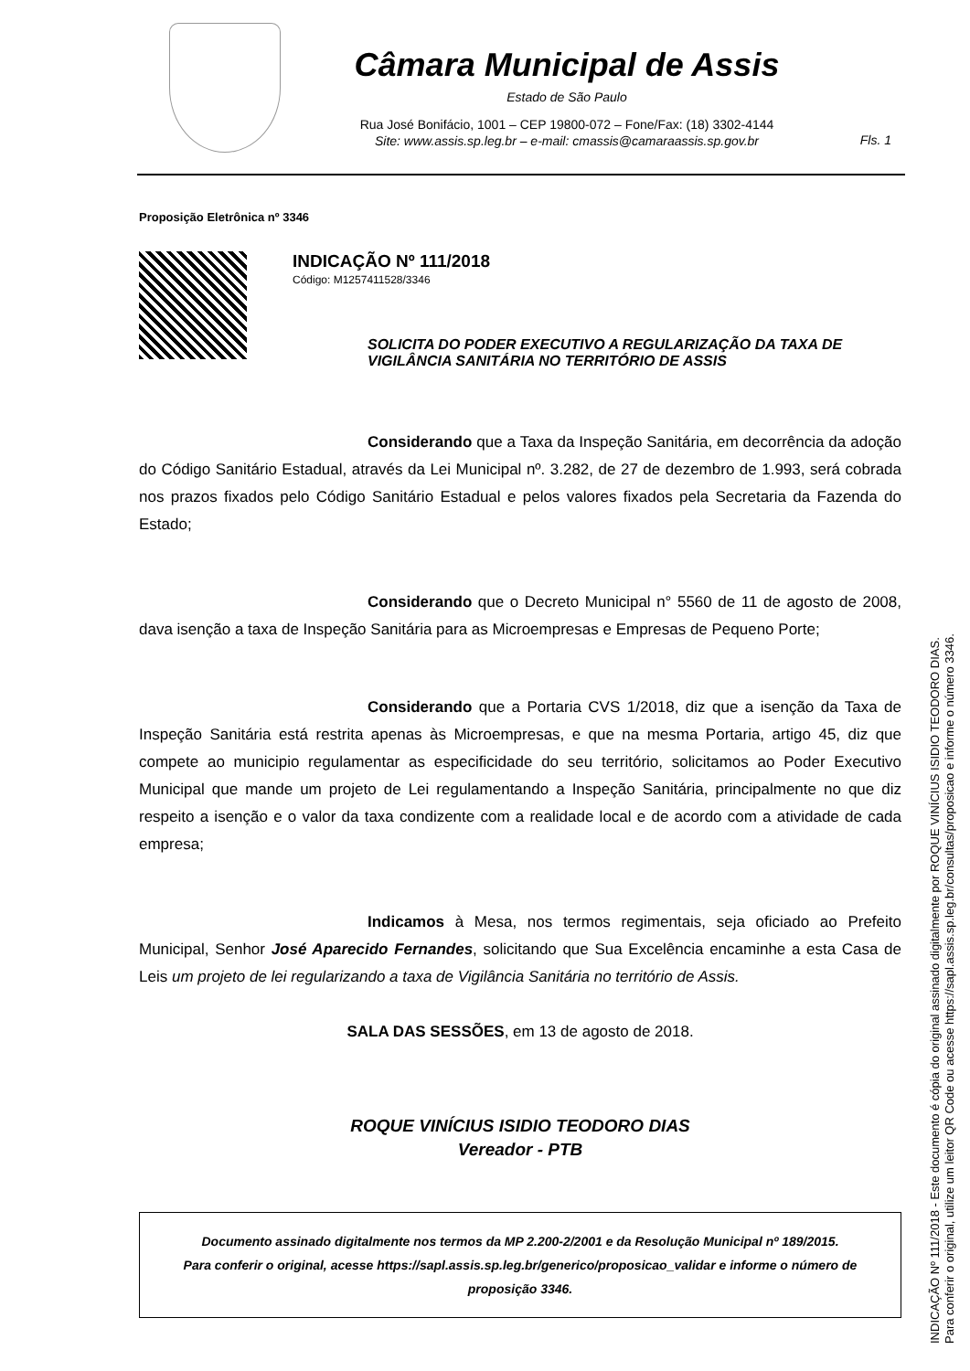Câmara Municipal de Assis
Estado de São Paulo
Rua José Bonifácio, 1001 – CEP 19800-072 – Fone/Fax: (18) 3302-4144
Site: www.assis.sp.leg.br – e-mail: cmassis@camaraassis.sp.gov.br
Fls. 1
Proposição Eletrônica nº 3346
INDICAÇÃO Nº 111/2018
Código: M1257411528/3346
SOLICITA DO PODER EXECUTIVO A REGULARIZAÇÃO DA TAXA DE VIGILÂNCIA SANITÁRIA NO TERRITÓRIO DE ASSIS
Considerando que a Taxa da Inspeção Sanitária, em decorrência da adoção do Código Sanitário Estadual, através da Lei Municipal nº. 3.282, de 27 de dezembro de 1.993, será cobrada nos prazos fixados pelo Código Sanitário Estadual e pelos valores fixados pela Secretaria da Fazenda do Estado;
Considerando que o Decreto Municipal n° 5560 de 11 de agosto de 2008, dava isenção a taxa de Inspeção Sanitária para as Microempresas e Empresas de Pequeno Porte;
Considerando que a Portaria CVS 1/2018, diz que a isenção da Taxa de Inspeção Sanitária está restrita apenas às Microempresas, e que na mesma Portaria, artigo 45, diz que compete ao municipio regulamentar as especificidade do seu território, solicitamos ao Poder Executivo Municipal que mande um projeto de Lei regulamentando a Inspeção Sanitária, principalmente no que diz respeito a isenção e o valor da taxa condizente com a realidade local e de acordo com a atividade de cada empresa;
Indicamos à Mesa, nos termos regimentais, seja oficiado ao Prefeito Municipal, Senhor José Aparecido Fernandes, solicitando que Sua Excelência encaminhe a esta Casa de Leis um projeto de lei regularizando a taxa de Vigilância Sanitária no território de Assis.
SALA DAS SESSÕES, em 13 de agosto de 2018.
ROQUE VINÍCIUS ISIDIO TEODORO DIAS
Vereador - PTB
Documento assinado digitalmente nos termos da MP 2.200-2/2001 e da Resolução Municipal nº 189/2015.
Para conferir o original, acesse https://sapl.assis.sp.leg.br/generico/proposicao_validar e informe o número de proposição 3346.
INDICAÇÃO Nº 111/2018 - Este documento é cópia do original assinado digitalmente por ROQUE VINÍCIUS ISIDIO TEODORO DIAS.
Para conferir o original, utilize um leitor QR Code ou acesse https://sapl.assis.sp.leg.br/consultas/proposicao e informe o número 3346.